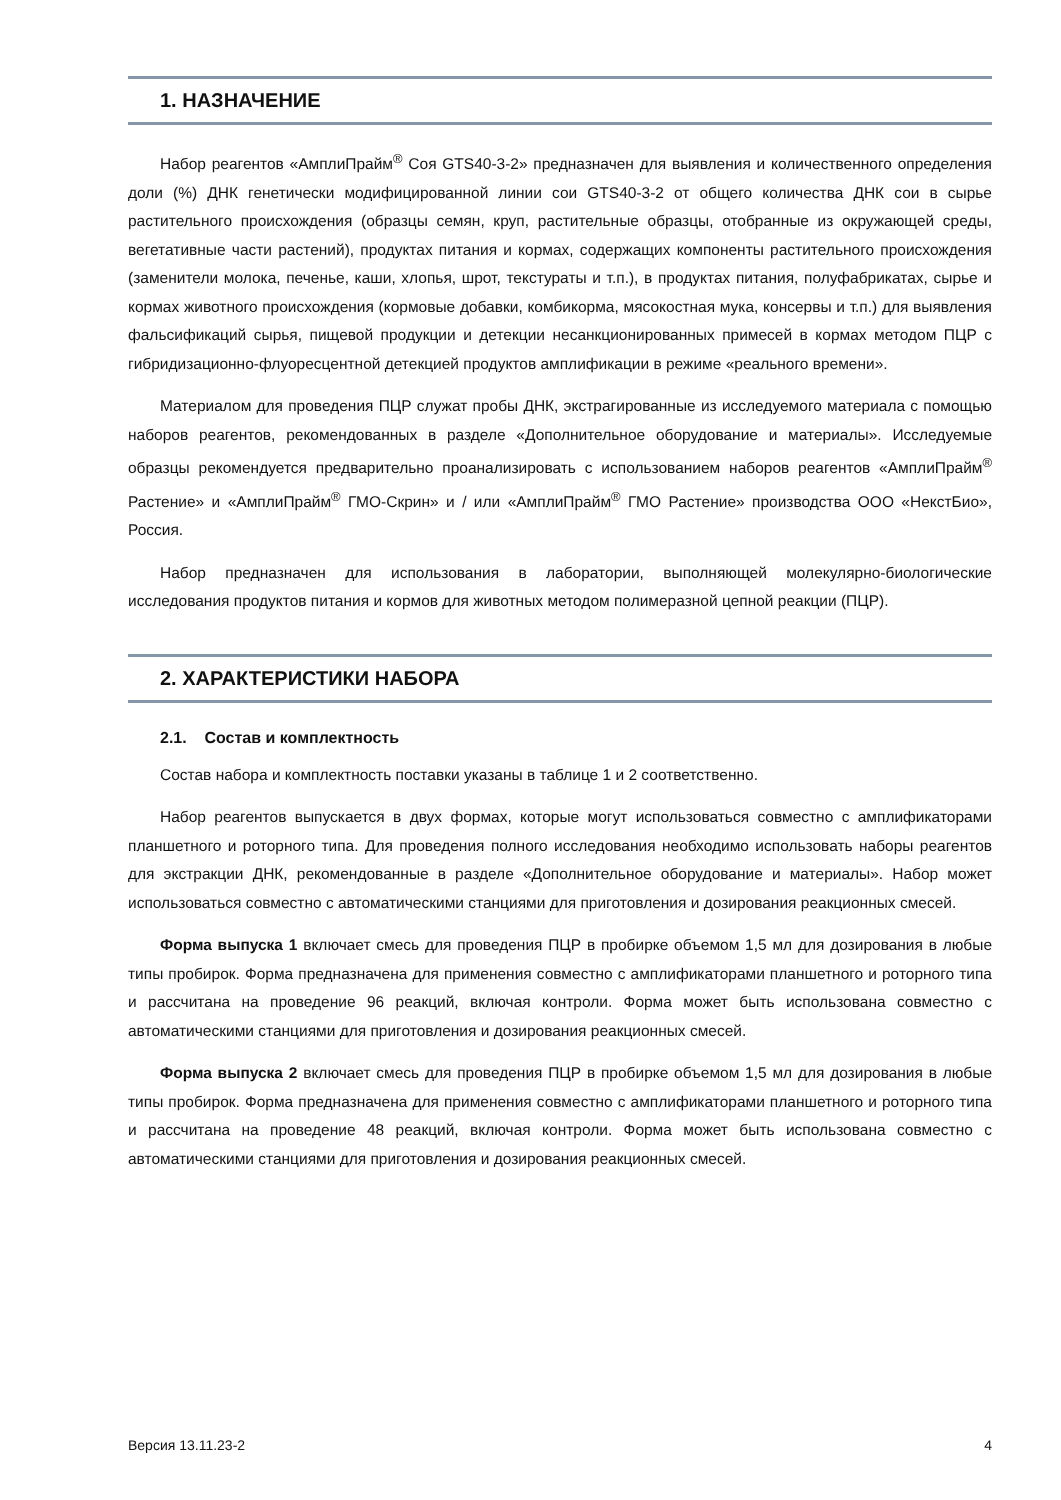1. НАЗНАЧЕНИЕ
Набор реагентов «АмплиПрайм<sup>®</sup> Соя GTS40-3-2» предназначен для выявления и количественного определения доли (%) ДНК генетически модифицированной линии сои GTS40-3-2 от общего количества ДНК сои в сырье растительного происхождения (образцы семян, круп, растительные образцы, отобранные из окружающей среды, вегетативные части растений), продуктах питания и кормах, содержащих компоненты растительного происхождения (заменители молока, печенье, каши, хлопья, шрот, текстураты и т.п.), в продуктах питания, полуфабрикатах, сырье и кормах животного происхождения (кормовые добавки, комбикорма, мясокостная мука, консервы и т.п.) для выявления фальсификаций сырья, пищевой продукции и детекции несанкционированных примесей в кормах методом ПЦР с гибридизационно-флуоресцентной детекцией продуктов амплификации в режиме «реального времени».
Материалом для проведения ПЦР служат пробы ДНК, экстрагированные из исследуемого материала с помощью наборов реагентов, рекомендованных в разделе «Дополнительное оборудование и материалы». Исследуемые образцы рекомендуется предварительно проанализировать с использованием наборов реагентов «АмплиПрайм<sup>®</sup> Растение» и «АмплиПрайм<sup>®</sup> ГМО-Скрин» и / или «АмплиПрайм<sup>®</sup> ГМО Растение» производства ООО «НекстБио», Россия.
Набор предназначен для использования в лаборатории, выполняющей молекулярно-биологические исследования продуктов питания и кормов для животных методом полимеразной цепной реакции (ПЦР).
2. ХАРАКТЕРИСТИКИ НАБОРА
2.1. Состав и комплектность
Состав набора и комплектность поставки указаны в таблице 1 и 2 соответственно.
Набор реагентов выпускается в двух формах, которые могут использоваться совместно с амплификаторами планшетного и роторного типа. Для проведения полного исследования необходимо использовать наборы реагентов для экстракции ДНК, рекомендованные в разделе «Дополнительное оборудование и материалы». Набор может использоваться совместно с автоматическими станциями для приготовления и дозирования реакционных смесей.
Форма выпуска 1 включает смесь для проведения ПЦР в пробирке объемом 1,5 мл для дозирования в любые типы пробирок. Форма предназначена для применения совместно с амплификаторами планшетного и роторного типа и рассчитана на проведение 96 реакций, включая контроли. Форма может быть использована совместно с автоматическими станциями для приготовления и дозирования реакционных смесей.
Форма выпуска 2 включает смесь для проведения ПЦР в пробирке объемом 1,5 мл для дозирования в любые типы пробирок. Форма предназначена для применения совместно с амплификаторами планшетного и роторного типа и рассчитана на проведение 48 реакций, включая контроли. Форма может быть использована совместно с автоматическими станциями для приготовления и дозирования реакционных смесей.
Версия 13.11.23-2 4